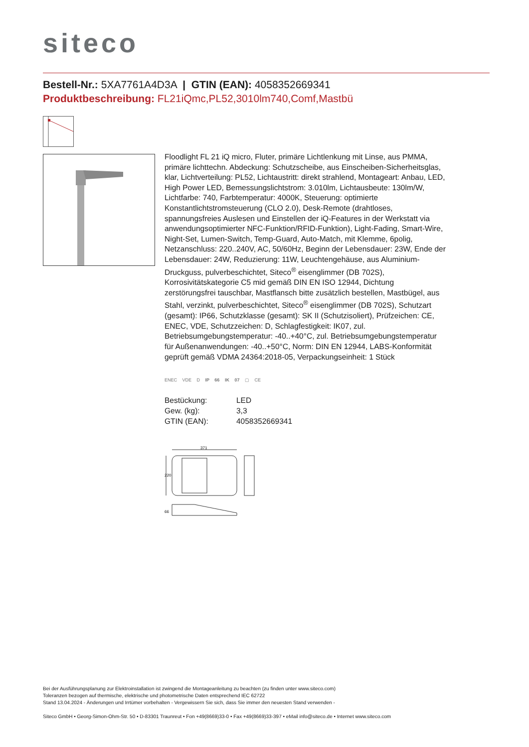siteco
Bestell-Nr.: 5XA7761A4D3A | GTIN (EAN): 4058352669341
Produktbeschreibung: FL21iQmc,PL52,3010lm740,Comf,Mastbü
Floodlight FL 21 iQ micro, Fluter, primäre Lichtlenkung mit Linse, aus PMMA, primäre lichttechn. Abdeckung: Schutzscheibe, aus Einscheiben-Sicherheitsglas, klar, Lichtverteilung: PL52, Lichtaustritt: direkt strahlend, Montageart: Anbau, LED, High Power LED, Bemessungslichtstrom: 3.010lm, Lichtausbeute: 130lm/W, Lichtfarbe: 740, Farbtemperatur: 4000K, Steuerung: optimierte Konstantlichtstromsteuerung (CLO 2.0), Desk-Remote (drahtloses, spannungsfreies Auslesen und Einstellen der iQ-Features in der Werkstatt via anwendungsoptimierter NFC-Funktion/RFID-Funktion), Light-Fading, Smart-Wire, Night-Set, Lumen-Switch, Temp-Guard, Auto-Match, mit Klemme, 6polig, Netzanschluss: 220..240V, AC, 50/60Hz, Beginn der Lebensdauer: 23W, Ende der Lebensdauer: 24W, Reduzierung: 11W, Leuchtengehäuse, aus Aluminium-Druckguss, pulverbeschichtet, Siteco<sup>®</sup> eisenglimmer (DB 702S), Korrosivitätskategorie C5 mid gemäß DIN EN ISO 12944, Dichtung zerstörungsfrei tauschbar, Mastflansch bitte zusätzlich bestellen, Mastbügel, aus Stahl, verzinkt, pulverbeschichtet, Siteco<sup>®</sup> eisenglimmer (DB 702S), Schutzart (gesamt): IP66, Schutzklasse (gesamt): SK II (Schutzisoliert), Prüfzeichen: CE, ENEC, VDE, Schutzzeichen: D, Schlagfestigkeit: IK07, zul. Betriebsumgebungstemperatur: -40..+40°C, zul. Betriebsumgebungstemperatur für Außenanwendungen: -40..+50°C, Norm: DIN EN 12944, LABS-Konformität geprüft gemäß VDMA 24364:2018-05, Verpackungseinheit: 1 Stück
ENEC VDE D IP 66 IK 07 ▢ CE
| Bestückung: | LED |
| Gew. (kg): | 3,3 |
| GTIN (EAN): | 4058352669341 |
371
220
66
Bei der Ausführungsplanung zur Elektroinstallation ist zwingend die Montageanleitung zu beachten (zu finden unter www.siteco.com)
Toleranzen bezogen auf thermische, elektrische und photometrische Daten entsprechend IEC 62722
Stand 13.04.2024 - Änderungen und Irrtümer vorbehalten - Vergewissern Sie sich, dass Sie immer den neuesten Stand verwenden -
Siteco GmbH • Georg-Simon-Ohm-Str. 50 • D-83301 Traunreut • Fon +49(8669)33-0 • Fax +49(8669)33-397 • eMail info@siteco.de • Internet www.siteco.com